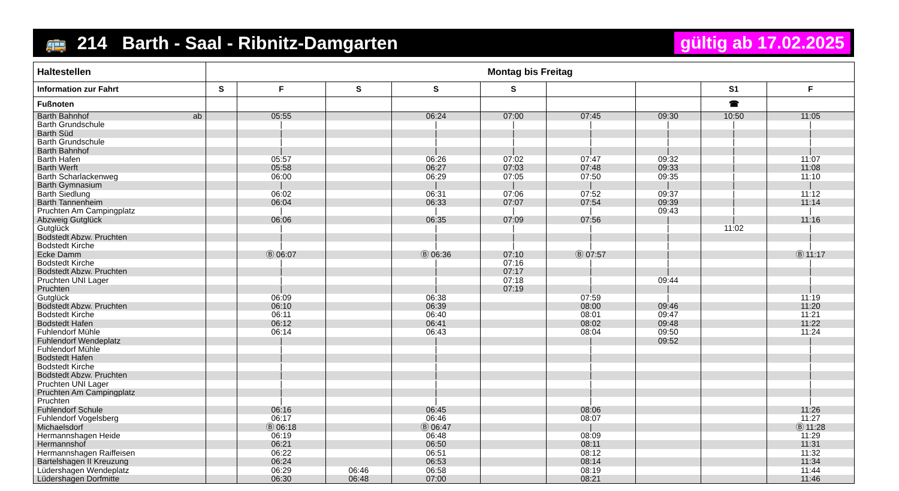🚌 214 Barth - Saal - Ribnitz-Damgarten gültig ab 17.02.2025
| Haltestellen | Montag bis Freitag | | | | | | | | |
| --- | --- | --- | --- | --- | --- | --- | --- | --- | --- |
| Information zur Fahrt | S | F | S | S | S | | | S1 | F |
| Fußnoten | | | | | | | | ☎ | |
| Barth Bahnhof ab | | 05:55 | | 06:24 | 07:00 | 07:45 | 09:30 | 10:50 | 11:05 |
| Barth Grundschule | | / | | / | / | / | / | / | / |
| Barth Süd | | / | | / | / | / | / | / | / |
| Barth Grundschule | | / | | / | / | / | / | / | / |
| Barth Bahnhof | | / | | / | / | / | / | / | / |
| Barth Hafen | | 05:57 | | 06:26 | 07:02 | 07:47 | 09:32 | / | 11:07 |
| Barth Werft | | 05:58 | | 06:27 | 07:03 | 07:48 | 09:33 | / | 11:08 |
| Barth Scharlackenweg | | 06:00 | | 06:29 | 07:05 | 07:50 | 09:35 | / | 11:10 |
| Barth Gymnasium | | / | | / | / | / | / | / | / |
| Barth Siedlung | | 06:02 | | 06:31 | 07:06 | 07:52 | 09:37 | / | 11:12 |
| Barth Tannenheim | | 06:04 | | 06:33 | 07:07 | 07:54 | 09:39 | / | 11:14 |
| Pruchten Am Campingplatz | | / | | / | / | / | 09:43 | / | / |
| Abzweig Gutglück | | 06:06 | | 06:35 | 07:09 | 07:56 | / | / | 11:16 |
| Gutglück | | / | | / | / | / | / | 11:02 | / |
| Bodstedt Abzw. Pruchten | | / | | / | / | / | / | | / |
| Bodstedt Kirche | | / | | / | / | / | / | | / |
| Ecke Damm | | Ⓑ 06:07 | | Ⓑ 06:36 | 07:10 | Ⓑ 07:57 | / | | Ⓑ 11:17 |
| Bodstedt Kirche | | / | | / | 07:16 | / | / | | / |
| Bodstedt Abzw. Pruchten | | / | | / | 07:17 | / | / | | / |
| Pruchten UNI Lager | | / | | / | 07:18 | / | 09:44 | | / |
| Pruchten | | / | | / | 07:19 | / | / | | / |
| Gutglück | | 06:09 | | 06:38 | | 07:59 | / | | 11:19 |
| Bodstedt Abzw. Pruchten | | 06:10 | | 06:39 | | 08:00 | 09:46 | | 11:20 |
| Bodstedt Kirche | | 06:11 | | 06:40 | | 08:01 | 09:47 | | 11:21 |
| Bodstedt Hafen | | 06:12 | | 06:41 | | 08:02 | 09:48 | | 11:22 |
| Fuhlendorf Mühle | | 06:14 | | 06:43 | | 08:04 | 09:50 | | 11:24 |
| Fuhlendorf Wendeplatz | | / | | / | | / | 09:52 | | / |
| Fuhlendorf Mühle | | / | | / | | / | | | / |
| Bodstedt Hafen | | / | | / | | / | | | / |
| Bodstedt Kirche | | / | | / | | / | | | / |
| Bodstedt Abzw. Pruchten | | / | | / | | / | | | / |
| Pruchten UNI Lager | | / | | / | | / | | | / |
| Pruchten Am Campingplatz | | / | | / | | / | | | / |
| Pruchten | | / | | / | | / | | | / |
| Fuhlendorf Schule | | 06:16 | | 06:45 | | 08:06 | | | 11:26 |
| Fuhlendorf Vogelsberg | | 06:17 | | 06:46 | | 08:07 | | | 11:27 |
| Michaelsdorf | | Ⓑ 06:18 | | Ⓑ 06:47 | | / | | | Ⓑ 11:28 |
| Hermannshagen Heide | | 06:19 | | 06:48 | | 08:09 | | | 11:29 |
| Hermannshof | | 06:21 | | 06:50 | | 08:11 | | | 11:31 |
| Hermannshagen Raiffeisen | | 06:22 | | 06:51 | | 08:12 | | | 11:32 |
| Bartelshagen II Kreuzung | | 06:24 | | 06:53 | | 08:14 | | | 11:34 |
| Lüdershagen Wendeplatz | | 06:29 | 06:46 | 06:58 | | 08:19 | | | 11:44 |
| Lüdershagen Dorfmitte | | 06:30 | 06:48 | 07:00 | | 08:21 | | | 11:46 |